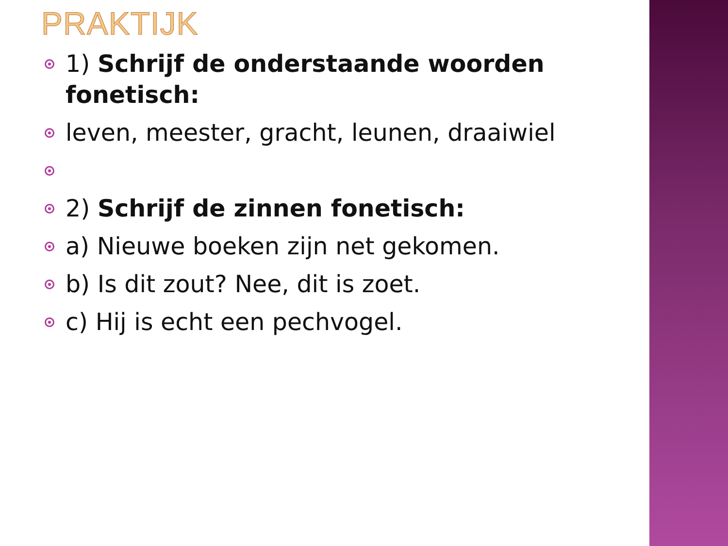PRAKTIJK
1) Schrijf de onderstaande woorden fonetisch:
leven, meester, gracht, leunen, draaiwiel
2) Schrijf de zinnen fonetisch:
a) Nieuwe boeken zijn net gekomen.
b) Is dit zout? Nee, dit is zoet.
c) Hij is echt een pechvogel.